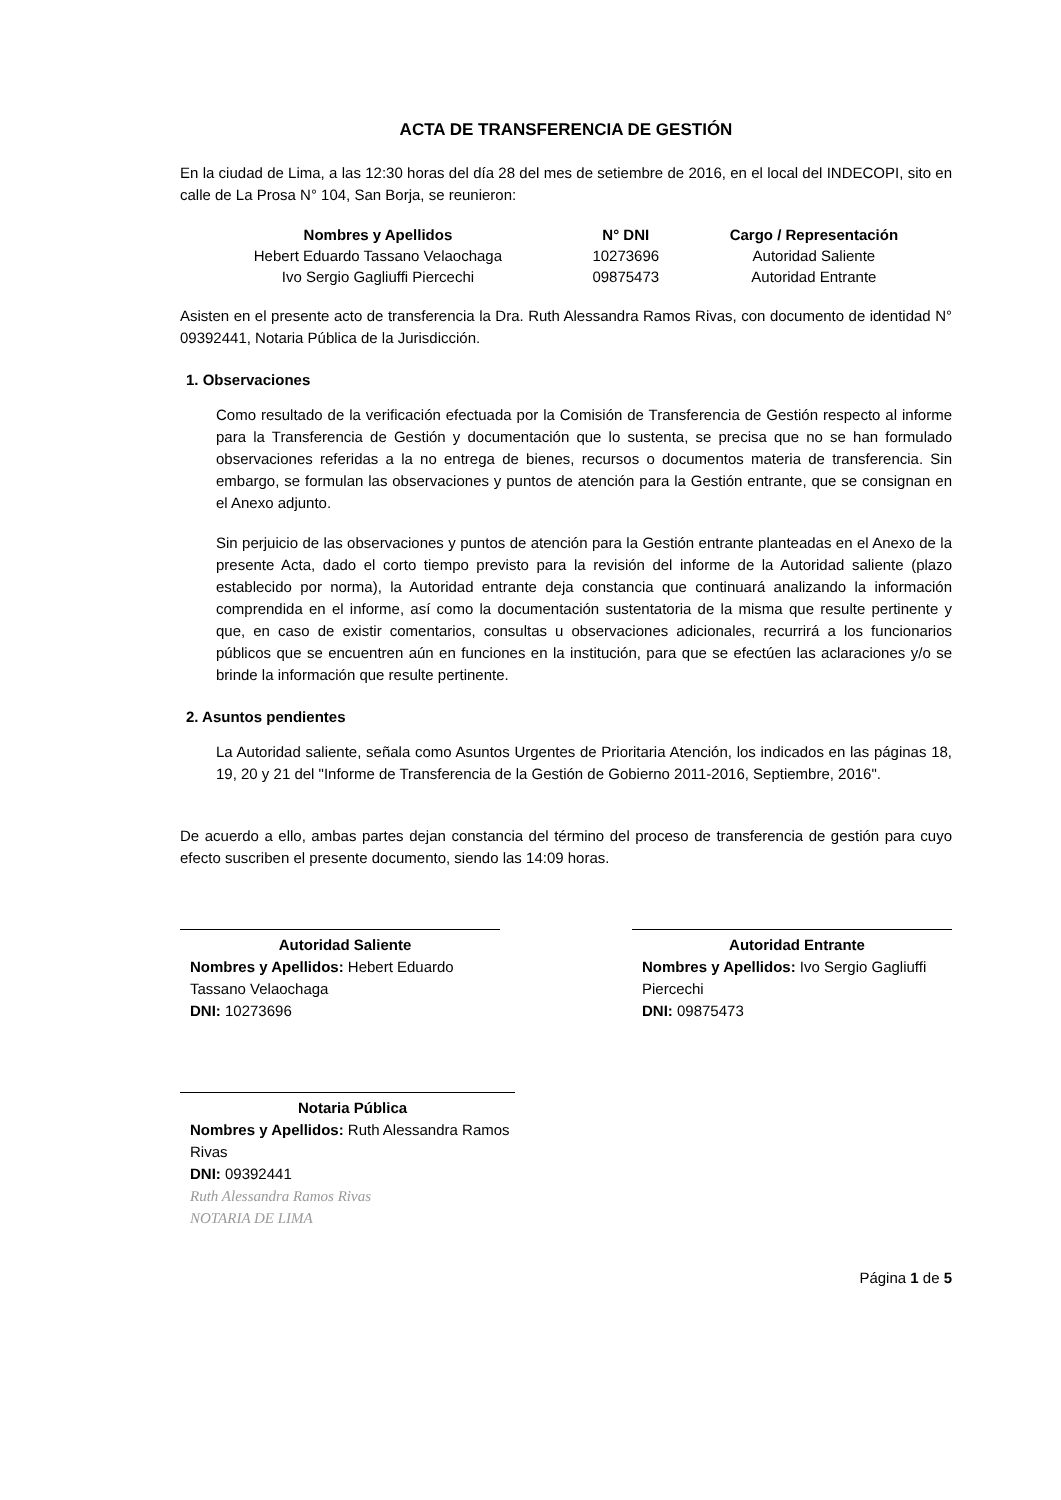ACTA DE TRANSFERENCIA DE GESTIÓN
En la ciudad de Lima, a las 12:30 horas del día 28 del mes de setiembre de 2016, en el local del INDECOPI, sito en calle de La Prosa N° 104, San Borja, se reunieron:
| Nombres y Apellidos | N° DNI | Cargo / Representación |
| --- | --- | --- |
| Hebert Eduardo Tassano Velaochaga | 10273696 | Autoridad Saliente |
| Ivo Sergio Gagliuffi Piercechi | 09875473 | Autoridad Entrante |
Asisten en el presente acto de transferencia la Dra. Ruth Alessandra Ramos Rivas, con documento de identidad N° 09392441, Notaria Pública de la Jurisdicción.
1. Observaciones
Como resultado de la verificación efectuada por la Comisión de Transferencia de Gestión respecto al informe para la Transferencia de Gestión y documentación que lo sustenta, se precisa que no se han formulado observaciones referidas a la no entrega de bienes, recursos o documentos materia de transferencia. Sin embargo, se formulan las observaciones y puntos de atención para la Gestión entrante, que se consignan en el Anexo adjunto.
Sin perjuicio de las observaciones y puntos de atención para la Gestión entrante planteadas en el Anexo de la presente Acta, dado el corto tiempo previsto para la revisión del informe de la Autoridad saliente (plazo establecido por norma), la Autoridad entrante deja constancia que continuará analizando la información comprendida en el informe, así como la documentación sustentatoria de la misma que resulte pertinente y que, en caso de existir comentarios, consultas u observaciones adicionales, recurrirá a los funcionarios públicos que se encuentren aún en funciones en la institución, para que se efectúen las aclaraciones y/o se brinde la información que resulte pertinente.
2. Asuntos pendientes
La Autoridad saliente, señala como Asuntos Urgentes de Prioritaria Atención, los indicados en las páginas 18, 19, 20 y 21 del "Informe de Transferencia de la Gestión de Gobierno 2011-2016, Septiembre, 2016".
De acuerdo a ello, ambas partes dejan constancia del término del proceso de transferencia de gestión para cuyo efecto suscriben el presente documento, siendo las 14:09 horas.
Autoridad Saliente
Nombres y Apellidos: Hebert Eduardo Tassano Velaochaga
DNI: 10273696
Autoridad Entrante
Nombres y Apellidos: Ivo Sergio Gagliuffi Piercechi
DNI: 09875473
Notaria Pública
Nombres y Apellidos: Ruth Alessandra Ramos Rivas
DNI: 09392441
Ruth Alessandra Ramos Rivas
NOTARIA DE LIMA
Página 1 de 5